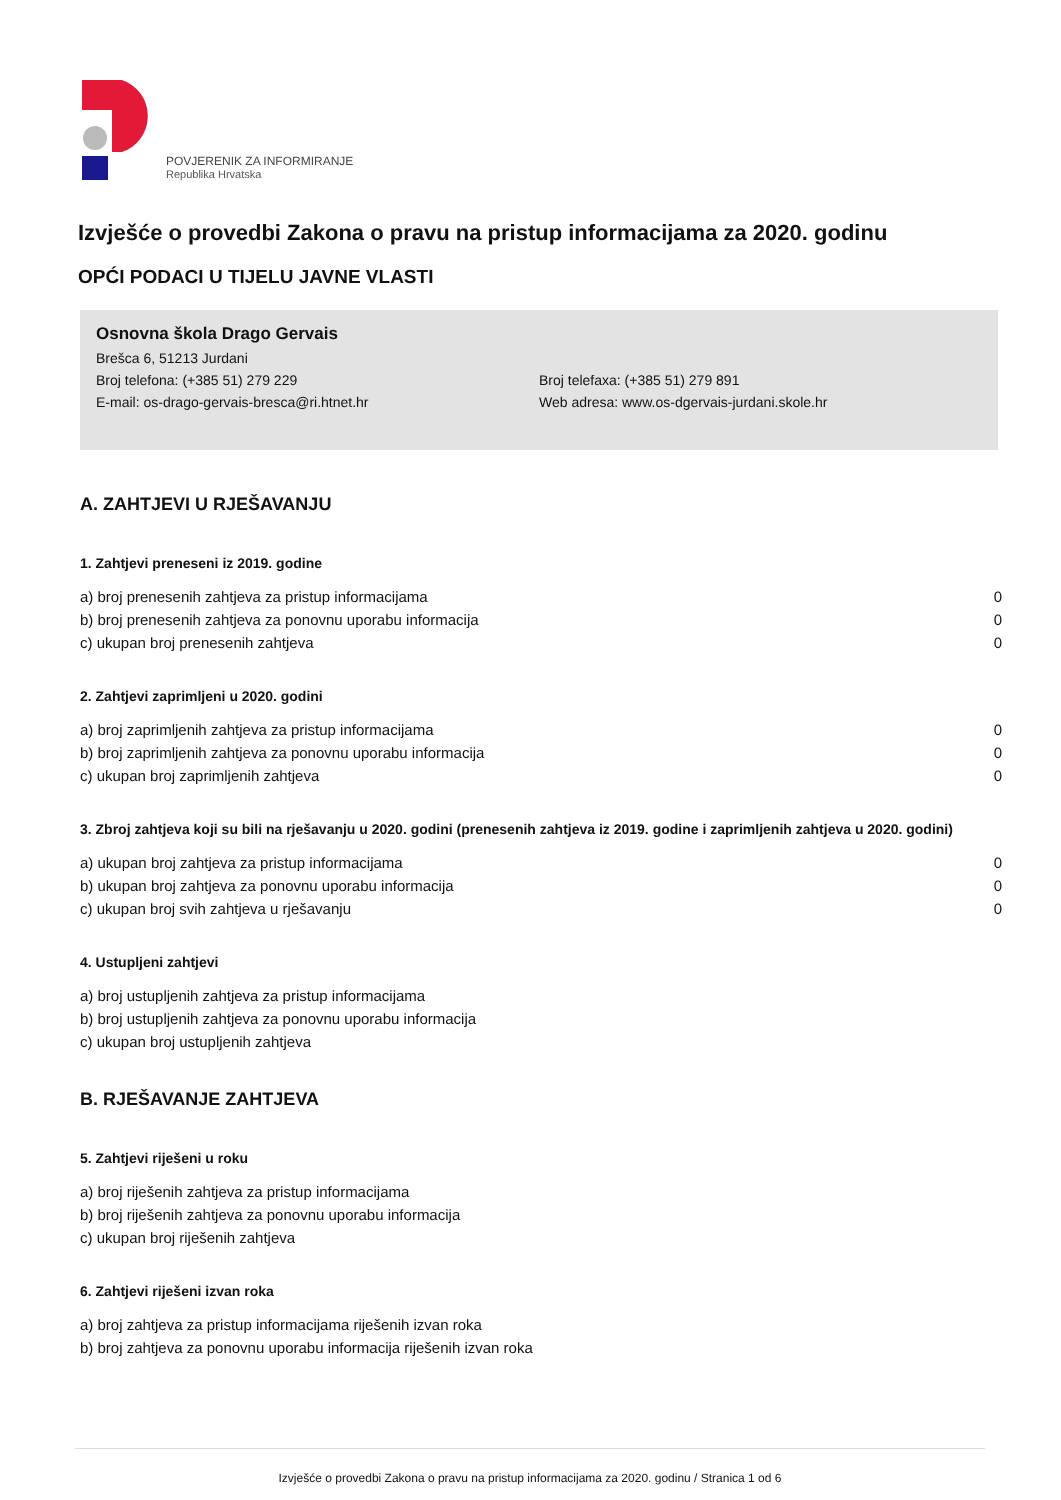POVJERENIK ZA INFORMIRANJE
Republika Hrvatska
Izvješće o provedbi Zakona o pravu na pristup informacijama za 2020. godinu
OPĆI PODACI U TIJELU JAVNE VLASTI
Osnovna škola Drago Gervais
Brešca 6, 51213 Jurdani
Broj telefona: (+385 51) 279 229 Broj telefaxa: (+385 51) 279 891
E-mail: os-drago-gervais-bresca@ri.htnet.hr Web adresa: www.os-dgervais-jurdani.skole.hr
A. ZAHTJEVI U RJEŠAVANJU
1. Zahtjevi preneseni iz 2019. godine
| a) broj prenesenih zahtjeva za pristup informacijama | 0 |
| b) broj prenesenih zahtjeva za ponovnu uporabu informacija | 0 |
| c) ukupan broj prenesenih zahtjeva | 0 |
2. Zahtjevi zaprimljeni u 2020. godini
| a) broj zaprimljenih zahtjeva za pristup informacijama | 0 |
| b) broj zaprimljenih zahtjeva za ponovnu uporabu informacija | 0 |
| c) ukupan broj zaprimljenih zahtjeva | 0 |
3. Zbroj zahtjeva koji su bili na rješavanju u 2020. godini (prenesenih zahtjeva iz 2019. godine i zaprimljenih zahtjeva u 2020. godini)
| a) ukupan broj zahtjeva za pristup informacijama | 0 |
| b) ukupan broj zahtjeva za ponovnu uporabu informacija | 0 |
| c) ukupan broj svih zahtjeva u rješavanju | 0 |
4. Ustupljeni zahtjevi
| a) broj ustupljenih zahtjeva za pristup informacijama |
| b) broj ustupljenih zahtjeva za ponovnu uporabu informacija |
| c) ukupan broj ustupljenih zahtjeva |
B. RJEŠAVANJE ZAHTJEVA
5. Zahtjevi riješeni u roku
| a) broj riješenih zahtjeva za pristup informacijama |
| b) broj riješenih zahtjeva za ponovnu uporabu informacija |
| c) ukupan broj riješenih zahtjeva |
6. Zahtjevi riješeni izvan roka
| a) broj zahtjeva za pristup informacijama riješenih izvan roka |
| b) broj zahtjeva za ponovnu uporabu informacija riješenih izvan roka |
Izvješće o provedbi Zakona o pravu na pristup informacijama za 2020. godinu / Stranica 1 od 6